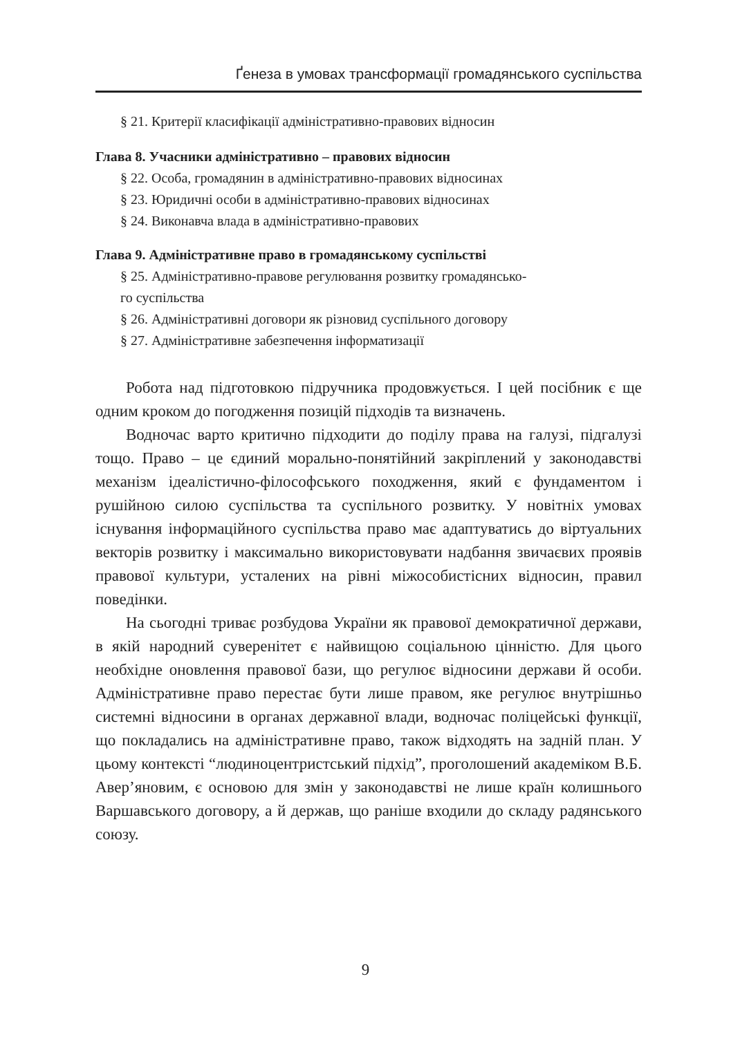Ґенеза в умовах трансформації громадянського суспільства
§ 21. Критерії класифікації адміністративно-правових відносин
Глава 8. Учасники адміністративно – правових відносин
§ 22. Особа, громадянин в адміністративно-правових відносинах
§ 23. Юридичні особи в адміністративно-правових відносинах
§ 24. Виконавча влада в адміністративно-правових
Глава 9. Адміністративне право в громадянському суспільстві
§ 25. Адміністративно-правове регулювання розвитку громадянсько-
го суспільства
§ 26. Адміністративні договори як різновид суспільного договору
§ 27. Адміністративне забезпечення інформатизації
Робота над підготовкою підручника продовжується. І цей посібник є ще одним кроком до погодження позицій підходів та визначень.
Водночас варто критично підходити до поділу права на галузі, підгалузі тощо. Право – це єдиний морально-понятійний закріплений у законодавстві механізм ідеалістично-філософського походження, який є фундаментом і рушійною силою суспільства та суспільного розвитку. У новітніх умовах існування інформаційного суспільства право має адаптуватись до віртуальних векторів розвитку і максимально використовувати надбання звичаєвих проявів правової культури, усталених на рівні міжособистісних відносин, правил поведінки.
На сьогодні триває розбудова України як правової демократичної держави, в якій народний суверенітет є найвищою соціальною цінністю. Для цього необхідне оновлення правової бази, що регулює відносини держави й особи. Адміністративне право перестає бути лише правом, яке регулює внутрішньо системні відносини в органах державної влади, водночас поліцейські функції, що покладались на адміністративне право, також відходять на задній план. У цьому контексті “людиноцентристський підхід”, проголошений академіком В.Б. Авер’яновим, є основою для змін у законодавстві не лише країн колишнього Варшавського договору, а й держав, що раніше входили до складу радянського союзу.
9